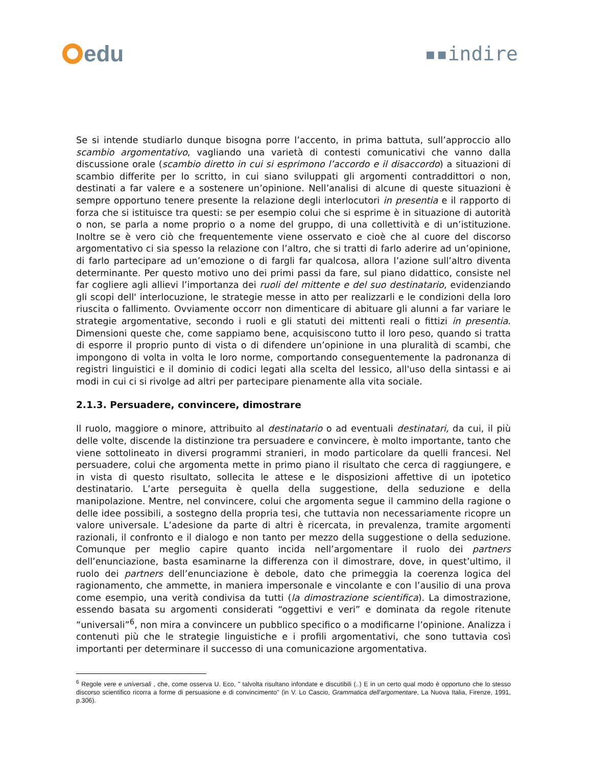edu
▪▪indire
Se si intende studiarlo dunque bisogna porre l’accento, in prima battuta, sull’approccio allo scambio argomentativo, vagliando una varietà di contesti comunicativi che vanno dalla discussione orale (scambio diretto in cui si esprimono l’accordo e il disaccordo) a situazioni di scambio differite per lo scritto, in cui siano sviluppati gli argomenti contraddittori o non, destinati a far valere e a sostenere un’opinione. Nell’analisi di alcune di queste situazioni è sempre opportuno tenere presente la relazione degli interlocutori in presentia e il rapporto di forza che si istituisce tra questi: se per esempio colui che si esprime è in situazione di autorità o non, se parla a nome proprio o a nome del gruppo, di una collettività e di un’istituzione. Inoltre se è vero ciò che frequentemente viene osservato e cioè che al cuore del discorso argomentativo ci sia spesso la relazione con l’altro, che si tratti di farlo aderire ad un’opinione, di farlo partecipare ad un’emozione o di fargli far qualcosa, allora l’azione sull’altro diventa determinante. Per questo motivo uno dei primi passi da fare, sul piano didattico, consiste nel far cogliere agli allievi l’importanza dei ruoli del mittente e del suo destinatario, evidenziando gli scopi dell' interlocuzione, le strategie messe in atto per realizzarli e le condizioni della loro riuscita o fallimento. Ovviamente occorr non dimenticare di abituare gli alunni a far variare le strategie argomentative, secondo i ruoli e gli statuti dei mittenti reali o fittizi in presentia. Dimensioni queste che, come sappiamo bene, acquisiscono tutto il loro peso, quando si tratta di esporre il proprio punto di vista o di difendere un’opinione in una pluralità di scambi, che impongono di volta in volta le loro norme, comportando conseguentemente la padronanza di registri linguistici e il dominio di codici legati alla scelta del lessico, all'uso della sintassi e ai modi in cui ci si rivolge ad altri per partecipare pienamente alla vita sociale.
2.1.3. Persuadere, convincere, dimostrare
Il ruolo, maggiore o minore, attribuito al destinatario o ad eventuali destinatari, da cui, il più delle volte, discende la distinzione tra persuadere e convincere, è molto importante, tanto che viene sottolineato in diversi programmi stranieri, in modo particolare da quelli francesi. Nel persuadere, colui che argomenta mette in primo piano il risultato che cerca di raggiungere, e in vista di questo risultato, sollecita le attese e le disposizioni affettive di un ipotetico destinatario. L’arte perseguita è quella della suggestione, della seduzione e della manipolazione. Mentre, nel convincere, colui che argomenta segue il cammino della ragione o delle idee possibili, a sostegno della propria tesi, che tuttavia non necessariamente ricopre un valore universale. L’adesione da parte di altri è ricercata, in prevalenza, tramite argomenti razionali, il confronto e il dialogo e non tanto per mezzo della suggestione o della seduzione. Comunque per meglio capire quanto incida nell’argomentare il ruolo dei partners dell’enunciazione, basta esaminarne la differenza con il dimostrare, dove, in quest’ultimo, il ruolo dei partners dell’enunciazione è debole, dato che primeggia la coerenza logica del ragionamento, che ammette, in maniera impersonale e vincolante e con l’ausilio di una prova come esempio, una verità condivisa da tutti (la dimostrazione scientifica). La dimostrazione, essendo basata su argomenti considerati “oggettivi e veri” e dominata da regole ritenute “universali”<sup>6</sup>, non mira a convincere un pubblico specifico o a modificarne l’opinione. Analizza i contenuti più che le strategie linguistiche e i profili argomentativi, che sono tuttavia così importanti per determinare il successo di una comunicazione argomentativa.
<sup>6</sup> Regole vere e universali , che, come osserva U. Eco, " talvolta risultano infondate e discutibili (..) E in un certo qual modo è opportuno che lo stesso discorso scientifico ricorra a forme di persuasione e di convincimento" (in V. Lo Cascio, Grammatica dell’argomentare, La Nuova Italia, Firenze, 1991, p.306).